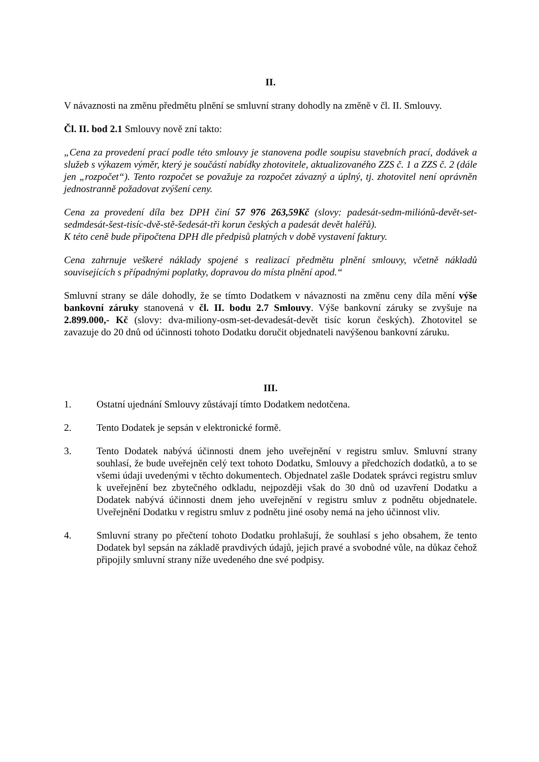II.
V návaznosti na změnu předmětu plnění se smluvní strany dohodly na změně v čl. II. Smlouvy.
Čl. II. bod 2.1 Smlouvy nově zní takto:
„Cena za provedení prací podle této smlouvy je stanovena podle soupisu stavebních prací, dodávek a služeb s výkazem výměr, který je součástí nabídky zhotovitele, aktualizovaného ZZS č. 1 a ZZS č. 2 (dále jen „rozpočet“). Tento rozpočet se považuje za rozpočet závazný a úplný, tj. zhotovitel není oprávněn jednostranně požadovat zvýšení ceny.
Cena za provedení díla bez DPH činí 57 976 263,59Kč (slovy: padesát-sedm-miliónů-devět-set-sedmdesát-šest-tisíc-dvě-stě-šedesát-tři korun českých a padesát devět haléřů).
K této ceně bude připočtena DPH dle předpisů platných v době vystavení faktury.
Cena zahrnuje veškeré náklady spojené s realizací předmětu plnění smlouvy, včetně nákladů souvisejících s případnými poplatky, dopravou do místa plnění apod.“
Smluvní strany se dále dohodly, že se tímto Dodatkem v návaznosti na změnu ceny díla mění výše bankovní záruky stanovená v čl. II. bodu 2.7 Smlouvy. Výše bankovní záruky se zvyšuje na 2.899.000,- Kč (slovy: dva-miliony-osm-set-devadesát-devět tisíc korun českých). Zhotovitel se zavazuje do 20 dnů od účinnosti tohoto Dodatku doručit objednateli navýšenou bankovní záruku.
III.
1. Ostatní ujednání Smlouvy zůstávají tímto Dodatkem nedotčena.
2. Tento Dodatek je sepsán v elektronické formě.
3. Tento Dodatek nabývá účinnosti dnem jeho uveřejnění v registru smluv. Smluvní strany souhlasí, že bude uveřejněn celý text tohoto Dodatku, Smlouvy a předchozích dodatků, a to se všemi údaji uvedenými v těchto dokumentech. Objednatel zašle Dodatek správci registru smluv k uveřejnění bez zbytečného odkladu, nejpozději však do 30 dnů od uzavření Dodatku a Dodatek nabývá účinnosti dnem jeho uveřejnění v registru smluv z podnětu objednatele. Uveřejnění Dodatku v registru smluv z podnětu jiné osoby nemá na jeho účinnost vliv.
4. Smluvní strany po přečtení tohoto Dodatku prohlašují, že souhlasí s jeho obsahem, že tento Dodatek byl sepsán na základě pravdivých údajů, jejich pravé a svobodné vůle, na důkaz čehož připojily smluvní strany níže uvedeného dne své podpisy.